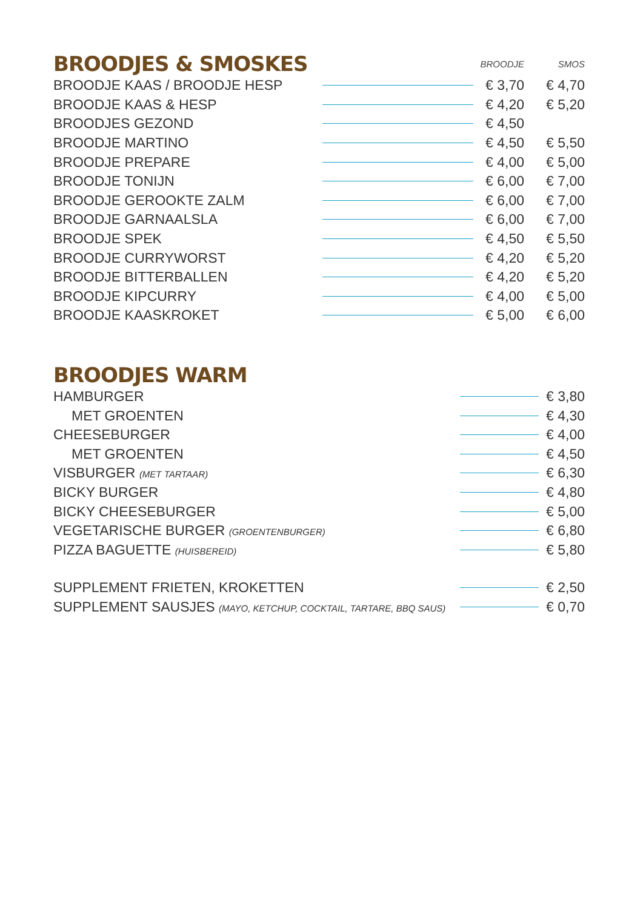| BROODJES & SMOSKES | | BROODJE | | SMOS |
| BROODJE KAAS / BROODJE HESP | | € 3,70 | | € 4,70 |
| BROODJE KAAS & HESP | | € 4,20 | | € 5,20 |
| BROODJES GEZOND | | € 4,50 | | |
| BROODJE MARTINO | | € 4,50 | | € 5,50 |
| BROODJE PREPARE | | € 4,00 | | € 5,00 |
| BROODJE TONIJN | | € 6,00 | | € 7,00 |
| BROODJE GEROOKTE ZALM | | € 6,00 | | € 7,00 |
| BROODJE GARNAALSLA | | € 6,00 | | € 7,00 |
| BROODJE SPEK | | € 4,50 | | € 5,50 |
| BROODJE CURRYWORST | | € 4,20 | | € 5,20 |
| BROODJE BITTERBALLEN | | € 4,20 | | € 5,20 |
| BROODJE KIPCURRY | | € 4,00 | | € 5,00 |
| BROODJE KAASKROKET | | € 5,00 | | € 6,00 |
BROODJES WARM
| HAMBURGER | | € 3,80 |
| MET GROENTEN | | € 4,30 |
| CHEESEBURGER | | € 4,00 |
| MET GROENTEN | | € 4,50 |
| VISBURGER (MET TARTAAR) | | € 6,30 |
| BICKY BURGER | | € 4,80 |
| BICKY CHEESEBURGER | | € 5,00 |
| VEGETARISCHE BURGER (GROENTENBURGER) | | € 6,80 |
| PIZZA BAGUETTE (HUISBEREID) | | € 5,80 |
| SUPPLEMENT FRIETEN, KROKETTEN | | € 2,50 |
| SUPPLEMENT SAUSJES (MAYO, KETCHUP, COCKTAIL, TARTARE, BBQ SAUS) | | € 0,70 |